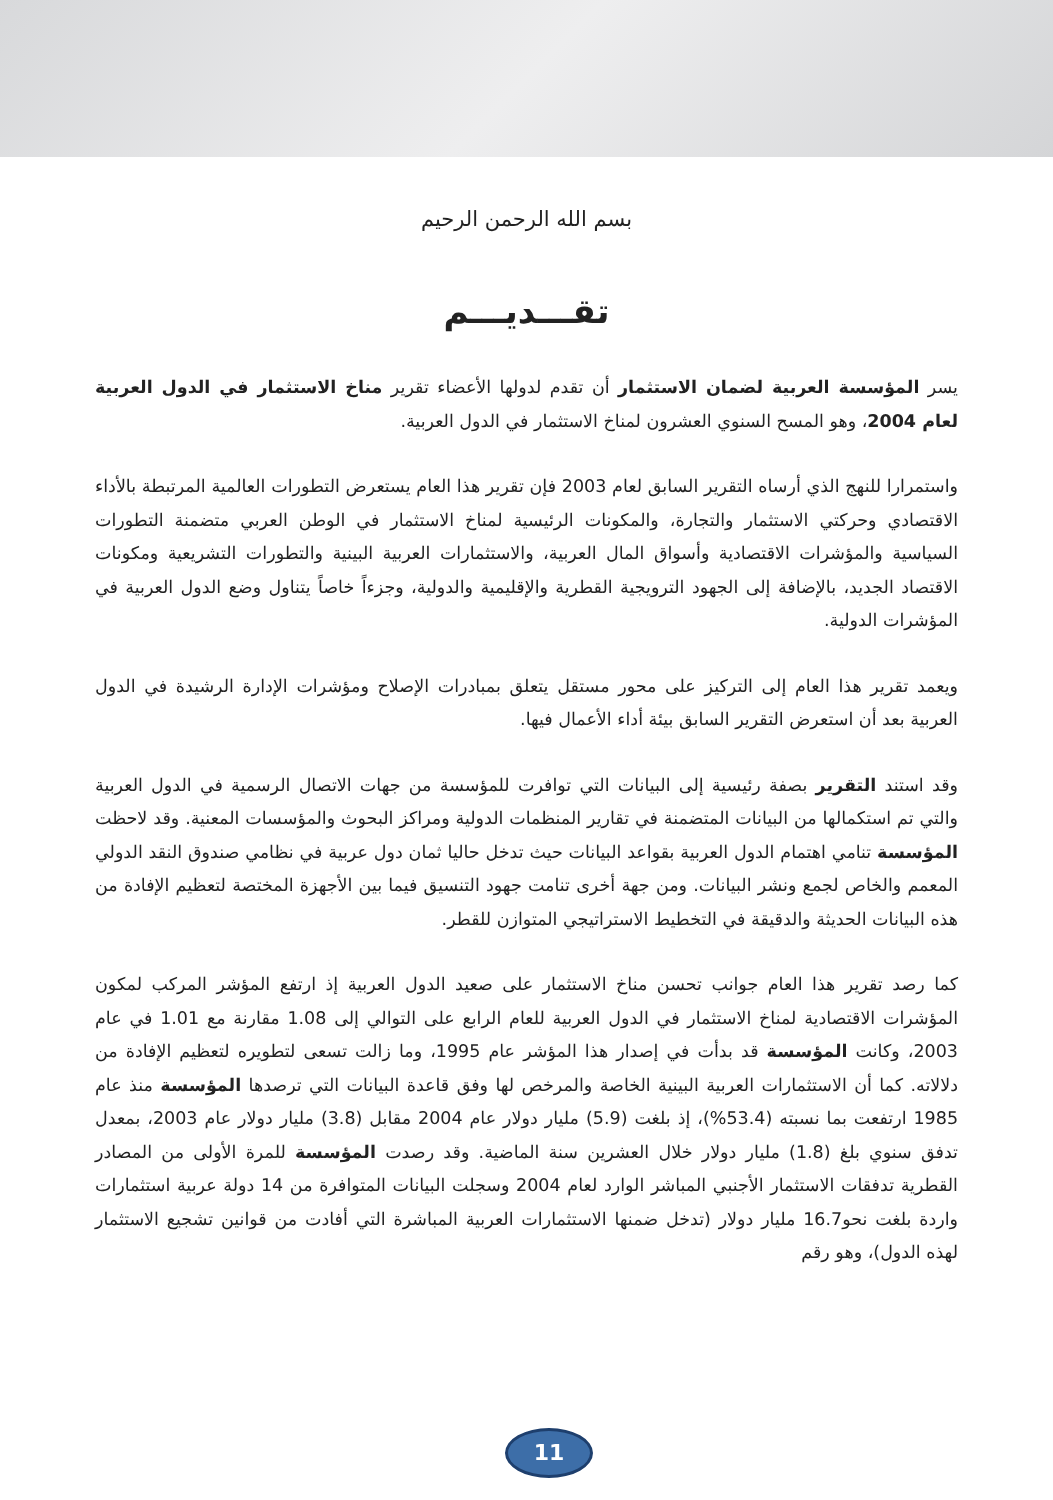بسم الله الرحمن الرحيم
تقـــديـــم
يسر المؤسسة العربية لضمان الاستثمار أن تقدم لدولها الأعضاء تقرير مناخ الاستثمار في الدول العربية لعام 2004، وهو المسح السنوي العشرون لمناخ الاستثمار في الدول العربية.
واستمرارا للنهج الذي أرساه التقرير السابق لعام 2003 فإن تقرير هذا العام يستعرض التطورات العالمية المرتبطة بالأداء الاقتصادي وحركتي الاستثمار والتجارة، والمكونات الرئيسية لمناخ الاستثمار في الوطن العربي متضمنة التطورات السياسية والمؤشرات الاقتصادية وأسواق المال العربية، والاستثمارات العربية البينية والتطورات التشريعية ومكونات الاقتصاد الجديد، بالإضافة إلى الجهود الترويجية القطرية والإقليمية والدولية، وجزءاً خاصاً يتناول وضع الدول العربية في المؤشرات الدولية.
ويعمد تقرير هذا العام إلى التركيز على محور مستقل يتعلق بمبادرات الإصلاح ومؤشرات الإدارة الرشيدة في الدول العربية بعد أن استعرض التقرير السابق بيئة أداء الأعمال فيها.
وقد استند التقرير بصفة رئيسية إلى البيانات التي توافرت للمؤسسة من جهات الاتصال الرسمية في الدول العربية والتي تم استكمالها من البيانات المتضمنة في تقارير المنظمات الدولية ومراكز البحوث والمؤسسات المعنية. وقد لاحظت المؤسسة تنامي اهتمام الدول العربية بقواعد البيانات حيث تدخل حاليا ثمان دول عربية في نظامي صندوق النقد الدولي المعمم والخاص لجمع ونشر البيانات. ومن جهة أخرى تنامت جهود التنسيق فيما بين الأجهزة المختصة لتعظيم الإفادة من هذه البيانات الحديثة والدقيقة في التخطيط الاستراتيجي المتوازن للقطر.
كما رصد تقرير هذا العام جوانب تحسن مناخ الاستثمار على صعيد الدول العربية إذ ارتفع المؤشر المركب لمكون المؤشرات الاقتصادية لمناخ الاستثمار في الدول العربية للعام الرابع على التوالي إلى 1.08 مقارنة مع 1.01 في عام 2003، وكانت المؤسسة قد بدأت في إصدار هذا المؤشر عام 1995، وما زالت تسعى لتطويره لتعظيم الإفادة من دلالاته. كما أن الاستثمارات العربية البينية الخاصة والمرخص لها وفق قاعدة البيانات التي ترصدها المؤسسة منذ عام 1985 ارتفعت بما نسبته (53.4%)، إذ بلغت (5.9) مليار دولار عام 2004 مقابل (3.8) مليار دولار عام 2003، بمعدل تدفق سنوي بلغ (1.8) مليار دولار خلال العشرين سنة الماضية. وقد رصدت المؤسسة للمرة الأولى من المصادر القطرية تدفقات الاستثمار الأجنبي المباشر الوارد لعام 2004 وسجلت البيانات المتوافرة من 14 دولة عربية استثمارات واردة بلغت نحو16.7 مليار دولار (تدخل ضمنها الاستثمارات العربية المباشرة التي أفادت من قوانين تشجيع الاستثمار لهذه الدول)، وهو رقم
11